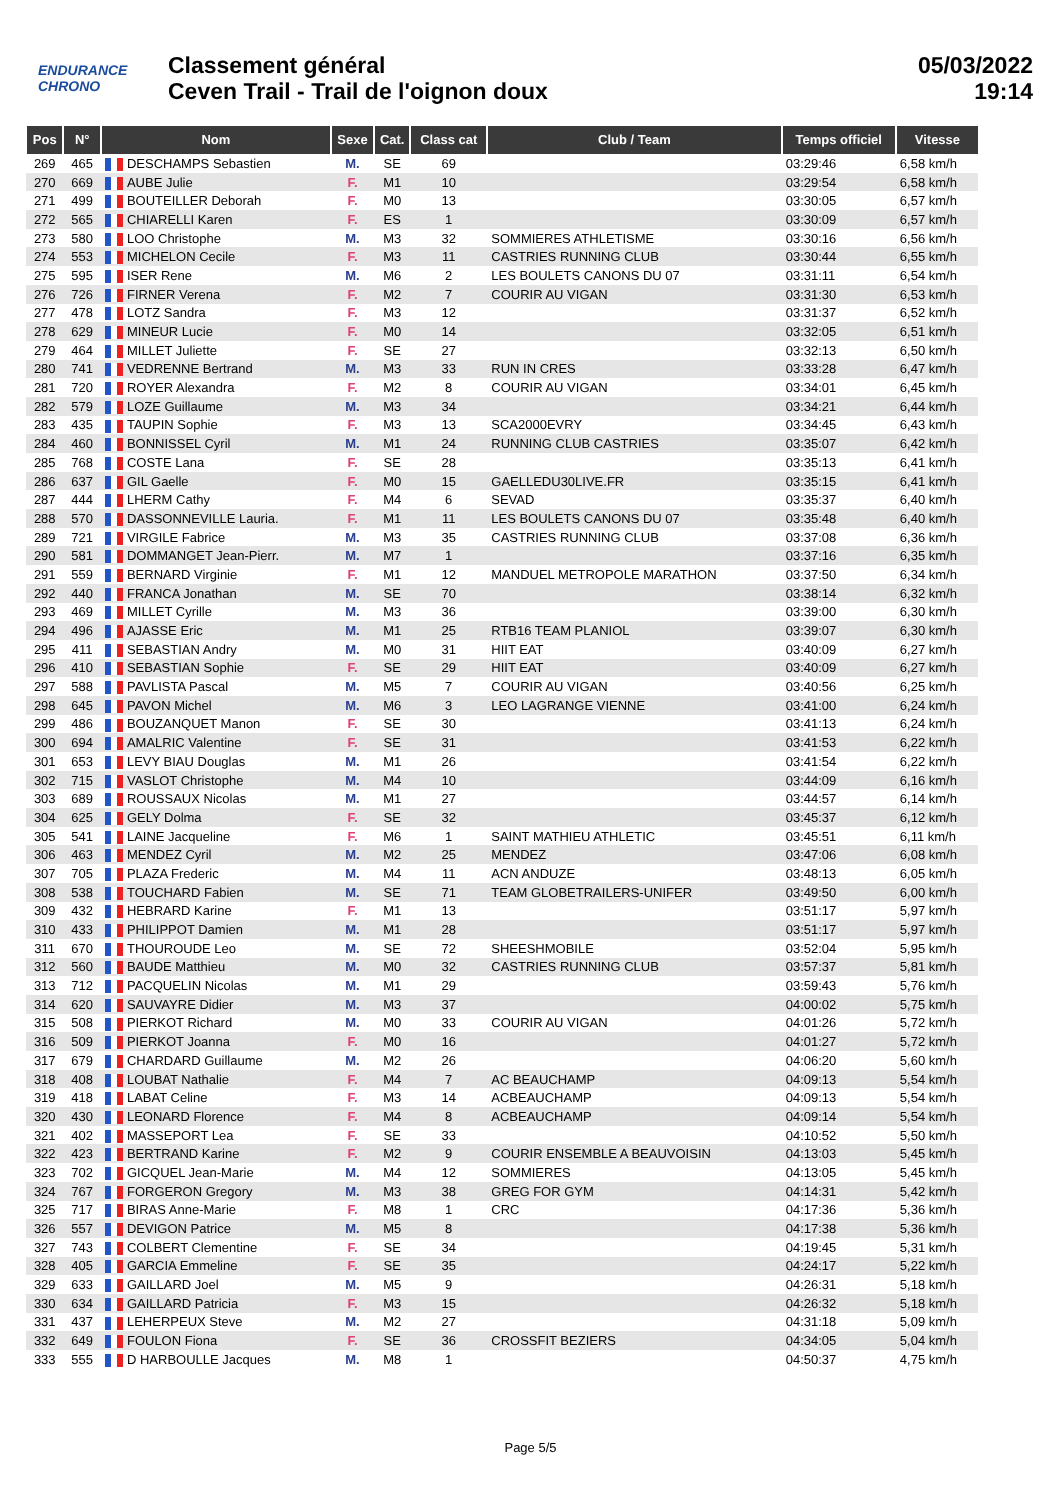ENDURANCE CHRONO
Classement général
Ceven Trail - Trail de l'oignon doux
05/03/2022
19:14
| Pos | N° | Nom | Sexe | Cat. | Class cat | Club / Team | Temps officiel | Vitesse |
| --- | --- | --- | --- | --- | --- | --- | --- | --- |
| 269 | 465 | DESCHAMPS Sebastien | M. | SE | 69 | | 03:29:46 | 6,58 km/h |
| 270 | 669 | AUBE Julie | F. | M1 | 10 | | 03:29:54 | 6,58 km/h |
| 271 | 499 | BOUTEILLER Deborah | F. | M0 | 13 | | 03:30:05 | 6,57 km/h |
| 272 | 565 | CHIARELLI Karen | F. | ES | 1 | | 03:30:09 | 6,57 km/h |
| 273 | 580 | LOO Christophe | M. | M3 | 32 | SOMMIERES ATHLETISME | 03:30:16 | 6,56 km/h |
| 274 | 553 | MICHELON Cecile | F. | M3 | 11 | CASTRIES RUNNING CLUB | 03:30:44 | 6,55 km/h |
| 275 | 595 | ISER Rene | M. | M6 | 2 | LES BOULETS CANONS DU 07 | 03:31:11 | 6,54 km/h |
| 276 | 726 | FIRNER Verena | F. | M2 | 7 | COURIR AU VIGAN | 03:31:30 | 6,53 km/h |
| 277 | 478 | LOTZ Sandra | F. | M3 | 12 | | 03:31:37 | 6,52 km/h |
| 278 | 629 | MINEUR Lucie | F. | M0 | 14 | | 03:32:05 | 6,51 km/h |
| 279 | 464 | MILLET Juliette | F. | SE | 27 | | 03:32:13 | 6,50 km/h |
| 280 | 741 | VEDRENNE Bertrand | M. | M3 | 33 | RUN IN CRES | 03:33:28 | 6,47 km/h |
| 281 | 720 | ROYER Alexandra | F. | M2 | 8 | COURIR AU VIGAN | 03:34:01 | 6,45 km/h |
| 282 | 579 | LOZE Guillaume | M. | M3 | 34 | | 03:34:21 | 6,44 km/h |
| 283 | 435 | TAUPIN Sophie | F. | M3 | 13 | SCA2000EVRY | 03:34:45 | 6,43 km/h |
| 284 | 460 | BONNISSEL Cyril | M. | M1 | 24 | RUNNING CLUB CASTRIES | 03:35:07 | 6,42 km/h |
| 285 | 768 | COSTE Lana | F. | SE | 28 | | 03:35:13 | 6,41 km/h |
| 286 | 637 | GIL Gaelle | F. | M0 | 15 | GAELLEDU30LIVE.FR | 03:35:15 | 6,41 km/h |
| 287 | 444 | LHERM Cathy | F. | M4 | 6 | SEVAD | 03:35:37 | 6,40 km/h |
| 288 | 570 | DASSONNEVILLE Lauria. | F. | M1 | 11 | LES BOULETS CANONS DU 07 | 03:35:48 | 6,40 km/h |
| 289 | 721 | VIRGILE Fabrice | M. | M3 | 35 | CASTRIES RUNNING CLUB | 03:37:08 | 6,36 km/h |
| 290 | 581 | DOMMANGET Jean-Pierr. | M. | M7 | 1 | | 03:37:16 | 6,35 km/h |
| 291 | 559 | BERNARD Virginie | F. | M1 | 12 | MANDUEL METROPOLE MARATHON | 03:37:50 | 6,34 km/h |
| 292 | 440 | FRANCA Jonathan | M. | SE | 70 | | 03:38:14 | 6,32 km/h |
| 293 | 469 | MILLET Cyrille | M. | M3 | 36 | | 03:39:00 | 6,30 km/h |
| 294 | 496 | AJASSE Eric | M. | M1 | 25 | RTB16 TEAM PLANIOL | 03:39:07 | 6,30 km/h |
| 295 | 411 | SEBASTIAN Andry | M. | M0 | 31 | HIIT EAT | 03:40:09 | 6,27 km/h |
| 296 | 410 | SEBASTIAN Sophie | F. | SE | 29 | HIIT EAT | 03:40:09 | 6,27 km/h |
| 297 | 588 | PAVLISTA Pascal | M. | M5 | 7 | COURIR AU VIGAN | 03:40:56 | 6,25 km/h |
| 298 | 645 | PAVON Michel | M. | M6 | 3 | LEO LAGRANGE VIENNE | 03:41:00 | 6,24 km/h |
| 299 | 486 | BOUZANQUET Manon | F. | SE | 30 | | 03:41:13 | 6,24 km/h |
| 300 | 694 | AMALRIC Valentine | F. | SE | 31 | | 03:41:53 | 6,22 km/h |
| 301 | 653 | LEVY BIAU Douglas | M. | M1 | 26 | | 03:41:54 | 6,22 km/h |
| 302 | 715 | VASLOT Christophe | M. | M4 | 10 | | 03:44:09 | 6,16 km/h |
| 303 | 689 | ROUSSAUX Nicolas | M. | M1 | 27 | | 03:44:57 | 6,14 km/h |
| 304 | 625 | GELY Dolma | F. | SE | 32 | | 03:45:37 | 6,12 km/h |
| 305 | 541 | LAINE Jacqueline | F. | M6 | 1 | SAINT MATHIEU ATHLETIC | 03:45:51 | 6,11 km/h |
| 306 | 463 | MENDEZ Cyril | M. | M2 | 25 | MENDEZ | 03:47:06 | 6,08 km/h |
| 307 | 705 | PLAZA Frederic | M. | M4 | 11 | ACN ANDUZE | 03:48:13 | 6,05 km/h |
| 308 | 538 | TOUCHARD Fabien | M. | SE | 71 | TEAM GLOBETRAILERS-UNIFER | 03:49:50 | 6,00 km/h |
| 309 | 432 | HEBRARD Karine | F. | M1 | 13 | | 03:51:17 | 5,97 km/h |
| 310 | 433 | PHILIPPOT Damien | M. | M1 | 28 | | 03:51:17 | 5,97 km/h |
| 311 | 670 | THOUROUDE Leo | M. | SE | 72 | SHEESHMOBILE | 03:52:04 | 5,95 km/h |
| 312 | 560 | BAUDE Matthieu | M. | M0 | 32 | CASTRIES RUNNING CLUB | 03:57:37 | 5,81 km/h |
| 313 | 712 | PACQUELIN Nicolas | M. | M1 | 29 | | 03:59:43 | 5,76 km/h |
| 314 | 620 | SAUVAYRE Didier | M. | M3 | 37 | | 04:00:02 | 5,75 km/h |
| 315 | 508 | PIERKOT Richard | M. | M0 | 33 | COURIR AU VIGAN | 04:01:26 | 5,72 km/h |
| 316 | 509 | PIERKOT Joanna | F. | M0 | 16 | | 04:01:27 | 5,72 km/h |
| 317 | 679 | CHARDARD Guillaume | M. | M2 | 26 | | 04:06:20 | 5,60 km/h |
| 318 | 408 | LOUBAT Nathalie | F. | M4 | 7 | AC BEAUCHAMP | 04:09:13 | 5,54 km/h |
| 319 | 418 | LABAT Celine | F. | M3 | 14 | ACBEAUCHAMP | 04:09:13 | 5,54 km/h |
| 320 | 430 | LEONARD Florence | F. | M4 | 8 | ACBEAUCHAMP | 04:09:14 | 5,54 km/h |
| 321 | 402 | MASSEPORT Lea | F. | SE | 33 | | 04:10:52 | 5,50 km/h |
| 322 | 423 | BERTRAND Karine | F. | M2 | 9 | COURIR ENSEMBLE A BEAUVOISIN | 04:13:03 | 5,45 km/h |
| 323 | 702 | GICQUEL Jean-Marie | M. | M4 | 12 | SOMMIERES | 04:13:05 | 5,45 km/h |
| 324 | 767 | FORGERON Gregory | M. | M3 | 38 | GREG FOR GYM | 04:14:31 | 5,42 km/h |
| 325 | 717 | BIRAS Anne-Marie | F. | M8 | 1 | CRC | 04:17:36 | 5,36 km/h |
| 326 | 557 | DEVIGON Patrice | M. | M5 | 8 | | 04:17:38 | 5,36 km/h |
| 327 | 743 | COLBERT Clementine | F. | SE | 34 | | 04:19:45 | 5,31 km/h |
| 328 | 405 | GARCIA Emmeline | F. | SE | 35 | | 04:24:17 | 5,22 km/h |
| 329 | 633 | GAILLARD Joel | M. | M5 | 9 | | 04:26:31 | 5,18 km/h |
| 330 | 634 | GAILLARD Patricia | F. | M3 | 15 | | 04:26:32 | 5,18 km/h |
| 331 | 437 | LEHERPEUX Steve | M. | M2 | 27 | | 04:31:18 | 5,09 km/h |
| 332 | 649 | FOULON Fiona | F. | SE | 36 | CROSSFIT BEZIERS | 04:34:05 | 5,04 km/h |
| 333 | 555 | D HARBOULLE Jacques | M. | M8 | 1 | | 04:50:37 | 4,75 km/h |
Page 5/5